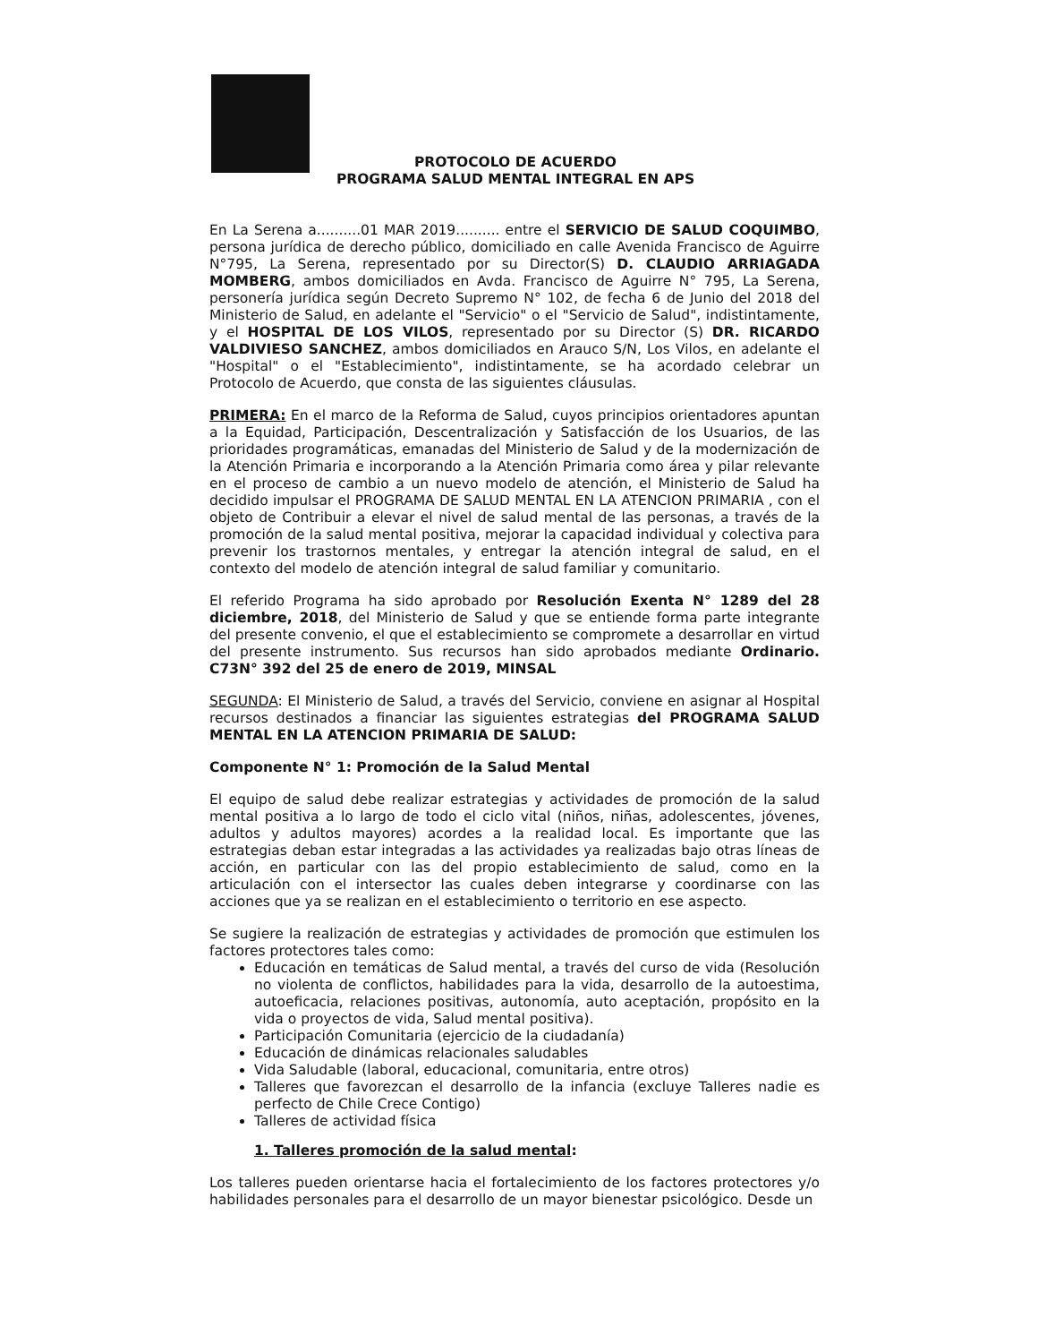PROTOCOLO DE ACUERDO
PROGRAMA SALUD MENTAL INTEGRAL EN APS
En La Serena a..........01 MAR 2019.......... entre el SERVICIO DE SALUD COQUIMBO, persona jurídica de derecho público, domiciliado en calle Avenida Francisco de Aguirre N°795, La Serena, representado por su Director(S) D. CLAUDIO ARRIAGADA MOMBERG, ambos domiciliados en Avda. Francisco de Aguirre N° 795, La Serena, personería jurídica según Decreto Supremo N° 102, de fecha 6 de Junio del 2018 del Ministerio de Salud, en adelante el "Servicio" o el "Servicio de Salud", indistintamente, y el HOSPITAL DE LOS VILOS, representado por su Director (S) DR. RICARDO VALDIVIESO SANCHEZ, ambos domiciliados en Arauco S/N, Los Vilos, en adelante el "Hospital" o el "Establecimiento", indistintamente, se ha acordado celebrar un Protocolo de Acuerdo, que consta de las siguientes cláusulas.
PRIMERA: En el marco de la Reforma de Salud, cuyos principios orientadores apuntan a la Equidad, Participación, Descentralización y Satisfacción de los Usuarios, de las prioridades programáticas, emanadas del Ministerio de Salud y de la modernización de la Atención Primaria e incorporando a la Atención Primaria como área y pilar relevante en el proceso de cambio a un nuevo modelo de atención, el Ministerio de Salud ha decidido impulsar el PROGRAMA DE SALUD MENTAL EN LA ATENCION PRIMARIA , con el objeto de Contribuir a elevar el nivel de salud mental de las personas, a través de la promoción de la salud mental positiva, mejorar la capacidad individual y colectiva para prevenir los trastornos mentales, y entregar la atención integral de salud, en el contexto del modelo de atención integral de salud familiar y comunitario.
El referido Programa ha sido aprobado por Resolución Exenta N° 1289 del 28 diciembre, 2018, del Ministerio de Salud y que se entiende forma parte integrante del presente convenio, el que el establecimiento se compromete a desarrollar en virtud del presente instrumento. Sus recursos han sido aprobados mediante Ordinario. C73N° 392 del 25 de enero de 2019, MINSAL
SEGUNDA: El Ministerio de Salud, a través del Servicio, conviene en asignar al Hospital recursos destinados a financiar las siguientes estrategias del PROGRAMA SALUD MENTAL EN LA ATENCION PRIMARIA DE SALUD:
Componente N° 1: Promoción de la Salud Mental
El equipo de salud debe realizar estrategias y actividades de promoción de la salud mental positiva a lo largo de todo el ciclo vital (niños, niñas, adolescentes, jóvenes, adultos y adultos mayores) acordes a la realidad local. Es importante que las estrategias deban estar integradas a las actividades ya realizadas bajo otras líneas de acción, en particular con las del propio establecimiento de salud, como en la articulación con el intersector las cuales deben integrarse y coordinarse con las acciones que ya se realizan en el establecimiento o territorio en ese aspecto.
Se sugiere la realización de estrategias y actividades de promoción que estimulen los factores protectores tales como:
Educación en temáticas de Salud mental, a través del curso de vida (Resolución no violenta de conflictos, habilidades para la vida, desarrollo de la autoestima, autoeficacia, relaciones positivas, autonomía, auto aceptación, propósito en la vida o proyectos de vida, Salud mental positiva).
Participación Comunitaria (ejercicio de la ciudadanía)
Educación de dinámicas relacionales saludables
Vida Saludable (laboral, educacional, comunitaria, entre otros)
Talleres que favorezcan el desarrollo de la infancia (excluye Talleres nadie es perfecto de Chile Crece Contigo)
Talleres de actividad física
1. Talleres promoción de la salud mental:
Los talleres pueden orientarse hacia el fortalecimiento de los factores protectores y/o habilidades personales para el desarrollo de un mayor bienestar psicológico. Desde un